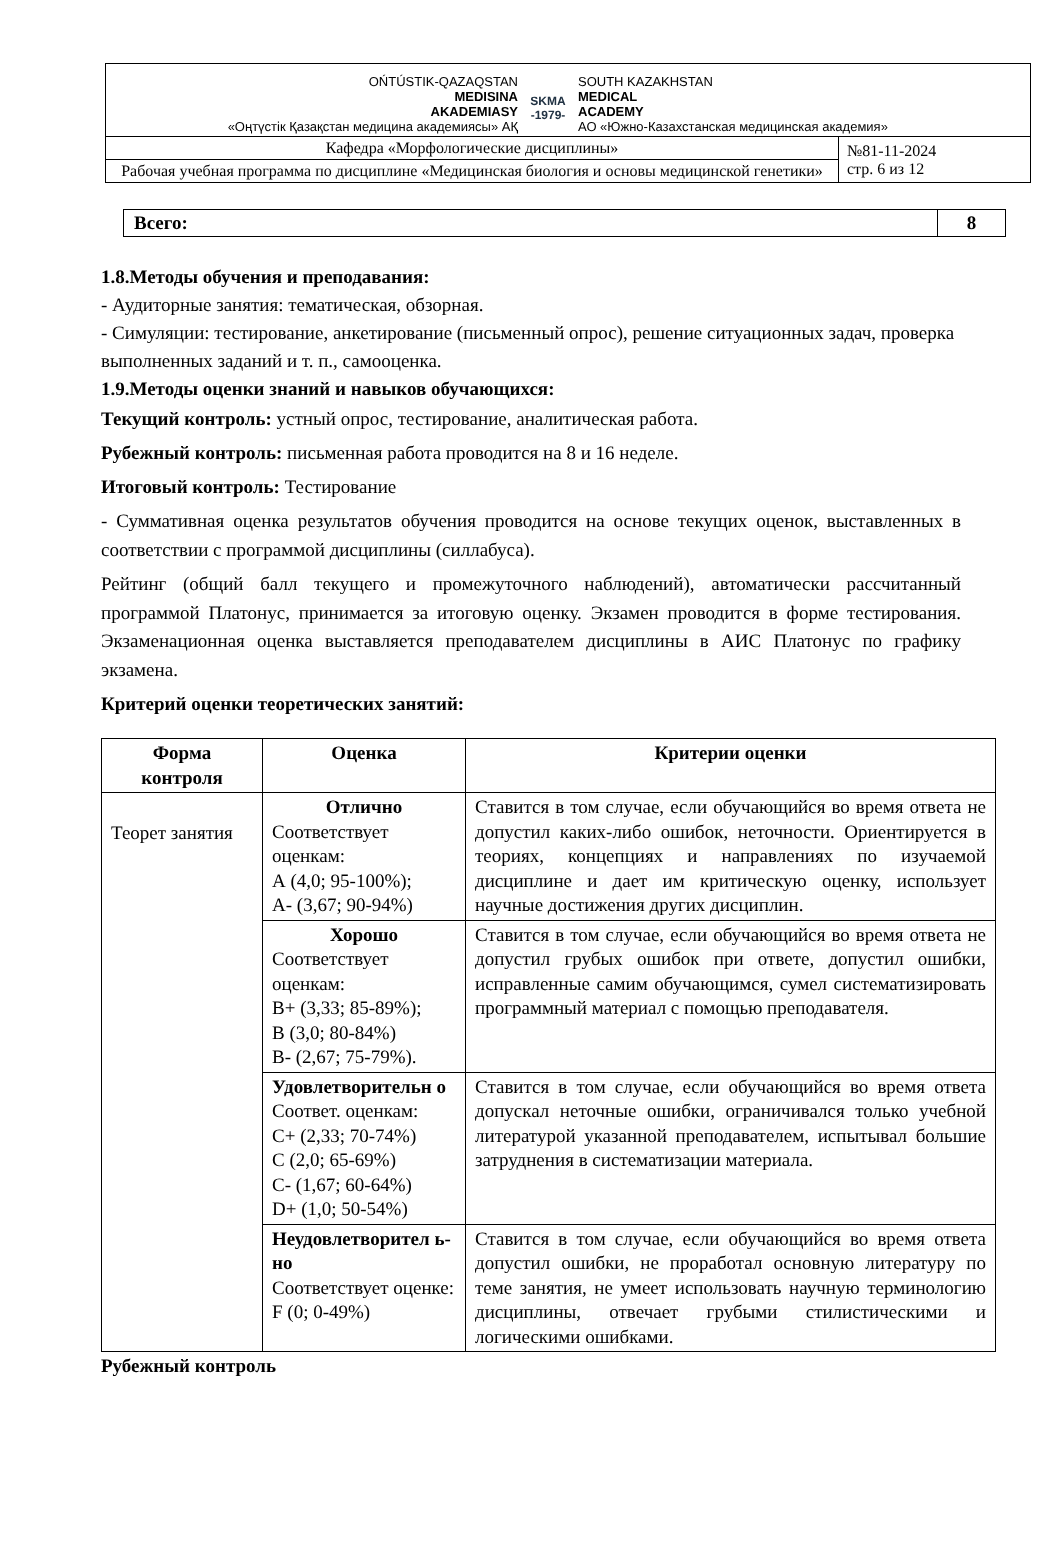OŃTÚSTIK-QAZAQSTAN
MEDISINA
AKADEMIASY
«Оңтүстік Қазақстан медицина академиясы» АҚ
SKMA
-1979-
SOUTH KAZAKHSTAN
MEDICAL
ACADEMY
АО «Южно-Казахстанская медицинская академия»
| Кафедра «Морфологические дисциплины» | №81-11-2024 стр. 6 из 12 |
| Рабочая учебная программа по дисциплине «Медицинская биология и основы медицинской генетики» | |
| Всего: | 8 |
1.8.Методы обучения и преподавания:
- Аудиторные занятия: тематическая, обзорная.
- Симуляции: тестирование, анкетирование (письменный опрос), решение ситуационных задач, проверка выполненных заданий и т. п., самооценка.
1.9.Методы оценки знаний и навыков обучающихся:
Текущий контроль: устный опрос, тестирование, аналитическая работа.
Рубежный контроль: письменная работа проводится на 8 и 16 неделе.
Итоговый контроль: Тестирование
- Суммативная оценка результатов обучения проводится на основе текущих оценок, выставленных в соответствии с программой дисциплины (силлабуса).
Рейтинг (общий балл текущего и промежуточного наблюдений), автоматически рассчитанный программой Платонус, принимается за итоговую оценку. Экзамен проводится в форме тестирования. Экзаменационная оценка выставляется преподавателем дисциплины в АИС Платонус по графику экзамена.
Критерий оценки теоретических занятий:
| Форма контроля | Оценка | Критерии оценки |
| --- | --- | --- |
| Теорет занятия | Отлично Соответствует оценкам: А (4,0; 95-100%); А- (3,67; 90-94%) | Ставится в том случае, если обучающийся во время ответа не допустил каких-либо ошибок, неточности. Ориентируется в теориях, концепциях и направлениях по изучаемой дисциплине и дает им критическую оценку, использует научные достижения других дисциплин. |
| | Хорошо Соответствует оценкам: В+ (3,33; 85-89%); В (3,0; 80-84%) В- (2,67; 75-79%). | Ставится в том случае, если обучающийся во время ответа не допустил грубых ошибок при ответе, допустил ошибки, исправленные самим обучающимся, сумел систематизировать программный материал с помощью преподавателя. |
| | Удовлетворительн о Соответ. оценкам: С+ (2,33; 70-74%) С (2,0; 65-69%) С- (1,67; 60-64%) D+ (1,0; 50-54%) | Ставится в том случае, если обучающийся во время ответа допускал неточные ошибки, ограничивался только учебной литературой указанной преподавателем, испытывал большие затруднения в систематизации материала. |
| | Неудовлетворител ь-но Соответствует оценке: F (0; 0-49%) | Ставится в том случае, если обучающийся во время ответа допустил ошибки, не проработал основную литературу по теме занятия, не умеет использовать научную терминологию дисциплины, отвечает грубыми стилистическими и логическими ошибками. |
Рубежный контроль